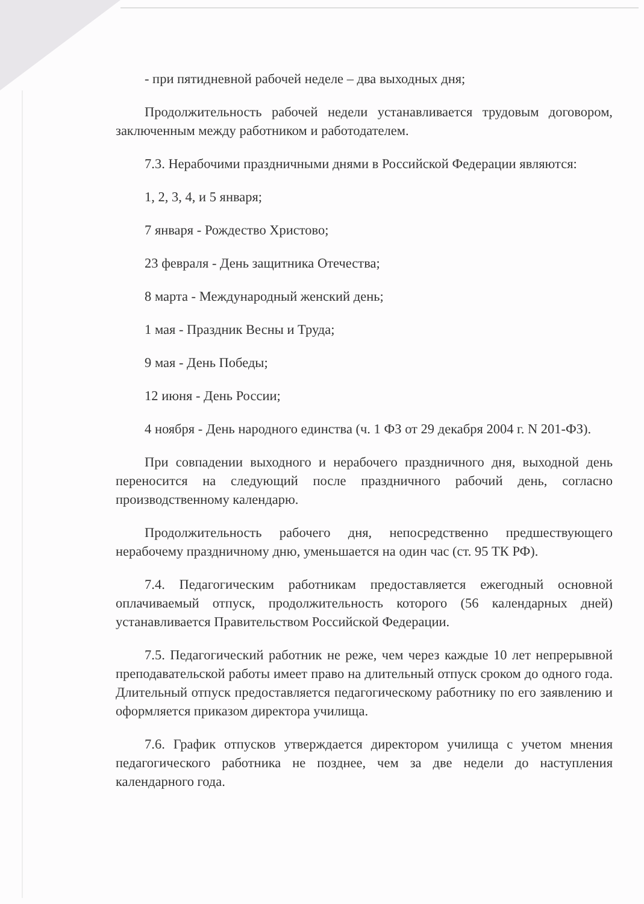- при пятидневной рабочей неделе – два выходных дня;
Продолжительность рабочей недели устанавливается трудовым договором, заключенным между работником и работодателем.
7.3. Нерабочими праздничными днями в Российской Федерации являются:
1, 2, 3, 4, и 5 января;
7 января - Рождество Христово;
23 февраля - День защитника Отечества;
8 марта - Международный женский день;
1 мая - Праздник Весны и Труда;
9 мая - День Победы;
12 июня - День России;
4 ноября - День народного единства (ч. 1 ФЗ от 29 декабря 2004 г. N 201-ФЗ).
При совпадении выходного и нерабочего праздничного дня, выходной день переносится на следующий после праздничного рабочий день, согласно производственному календарю.
Продолжительность рабочего дня, непосредственно предшествующего нерабочему праздничному дню, уменьшается на один час (ст. 95 ТК РФ).
7.4. Педагогическим работникам предоставляется ежегодный основной оплачиваемый отпуск, продолжительность которого (56 календарных дней) устанавливается Правительством Российской Федерации.
7.5. Педагогический работник не реже, чем через каждые 10 лет непрерывной преподавательской работы имеет право на длительный отпуск сроком до одного года. Длительный отпуск предоставляется педагогическому работнику по его заявлению и оформляется приказом директора училища.
7.6. График отпусков утверждается директором училища с учетом мнения педагогического работника не позднее, чем за две недели до наступления календарного года.